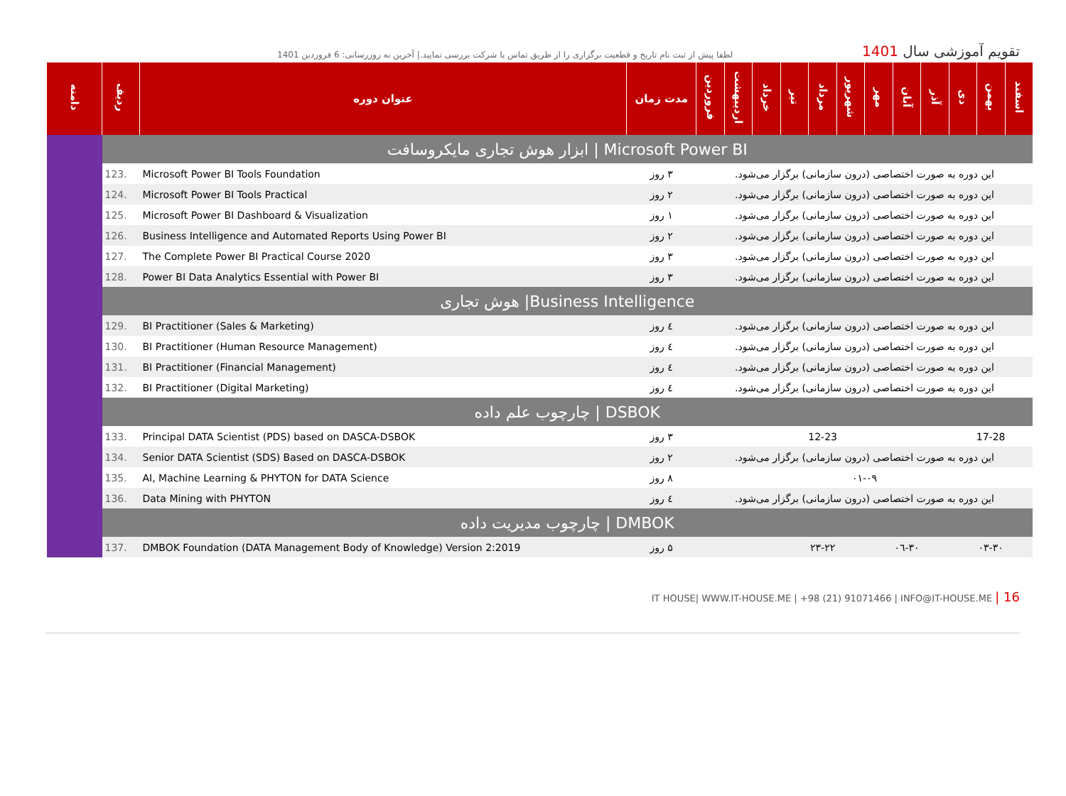لطفا پیش از ثبت نام تاریخ و قطعیت برگزاری را از طریق تماس با شرکت بررسی نمایید.| آخرین به روزرسانی: 6 فروردین 1401
تقویم آموزشی سال 1401
| دامنه | ردیف | عنوان دوره | مدت زمان | فروردین | اردیبهشت | خرداد | تیر | مرداد | شهریور | مهر | آبان | آذر | دی | بهمن | اسفند |
| --- | --- | --- | --- | --- | --- | --- | --- | --- | --- | --- | --- | --- | --- | --- | --- |
| | ابزار هوش تجاری مایکروسافت / Microsoft Power BI | | | | | | | | | | | | | | |
| | 123. | Microsoft Power BI Tools Foundation | ۳ روز | این دوره به صورت اختصاصی (درون سازمانی) برگزار می‌شود. | | | | | | | | | | | |
| | 124. | Microsoft Power BI Tools Practical | ۲ روز | این دوره به صورت اختصاصی (درون سازمانی) برگزار می‌شود. | | | | | | | | | | | |
| | 125. | Microsoft Power BI Dashboard & Visualization | ۱ روز | این دوره به صورت اختصاصی (درون سازمانی) برگزار می‌شود. | | | | | | | | | | | |
| | 126. | Business Intelligence and Automated Reports Using Power BI | ۲ روز | این دوره به صورت اختصاصی (درون سازمانی) برگزار می‌شود. | | | | | | | | | | | |
| | 127. | The Complete Power BI Practical Course 2020 | ۳ روز | این دوره به صورت اختصاصی (درون سازمانی) برگزار می‌شود. | | | | | | | | | | | |
| | 128. | Power BI Data Analytics Essential with Power BI | ۳ روز | این دوره به صورت اختصاصی (درون سازمانی) برگزار می‌شود. | | | | | | | | | | | |
| | هوش تجاری /Business Intelligence | | | | | | | | | | | | | | |
| | 129. | BI Practitioner (Sales & Marketing) | ٤ روز | این دوره به صورت اختصاصی (درون سازمانی) برگزار می‌شود. | | | | | | | | | | | |
| | 130. | BI Practitioner (Human Resource Management) | ٤ روز | این دوره به صورت اختصاصی (درون سازمانی) برگزار می‌شود. | | | | | | | | | | | |
| | 131. | BI Practitioner (Financial Management) | ٤ روز | این دوره به صورت اختصاصی (درون سازمانی) برگزار می‌شود. | | | | | | | | | | | |
| | 132. | BI Practitioner (Digital Marketing) | ٤ روز | این دوره به صورت اختصاصی (درون سازمانی) برگزار می‌شود. | | | | | | | | | | | |
| | چارچوب علم داده / DSBOK | | | | | | | | | | | | | | |
| | 133. | Principal DATA Scientist (PDS) based on DASCA-DSBOK | ۳ روز | | | | 12-23 | | | | | | 17-28 | | |
| | 134. | Senior DATA Scientist (SDS) Based on DASCA-DSBOK | ۲ روز | این دوره به صورت اختصاصی (درون سازمانی) برگزار می‌شود. | | | | | | | | | | | |
| | 135. | AI, Machine Learning & PHYTON for DATA Science | ۸ روز | ۰۱-۰۹ | | | | | | | | | | | |
| | 136. | Data Mining with PHYTON | ٤ روز | این دوره به صورت اختصاصی (درون سازمانی) برگزار می‌شود. | | | | | | | | | | | |
| | چارچوب مدیریت داده / DMBOK | | | | | | | | | | | | | | |
| | 137. | DMBOK Foundation (DATA Management Body of Knowledge) Version 2:2019 | ۵ روز | | | | ۲۳-۲۲ | | | ۰٦-۳۰ | | | ۰۳-۳۰ | | |
IT HOUSE| WWW.IT-HOUSE.ME | +98 (21) 91071466 | INFO@IT-HOUSE.ME | 16